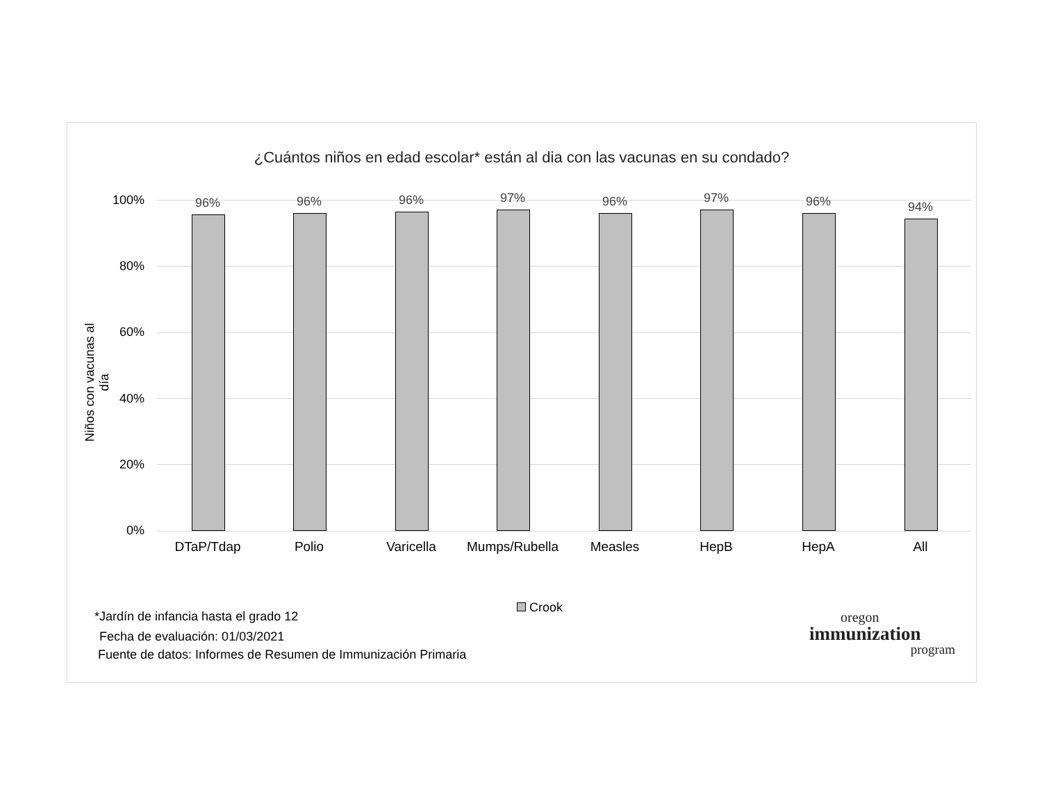¿Cuántos niños en edad escolar* están al dia con las vacunas en su condado?
Niños con vacunas al día
100%
80%
60%
40%
20%
0%
96%
DTaP/Tdap
96%
Polio
96%
Varicella
97%
Mumps/Rubella
96%
Measles
97%
HepB
96%
HepA
94%
All
Crook
*Jardín de infancia hasta el grado 12
Fecha de evaluación: 01/03/2021
Fuente de datos: Informes de Resumen de Immunización Primaria
oregon
immunization
program